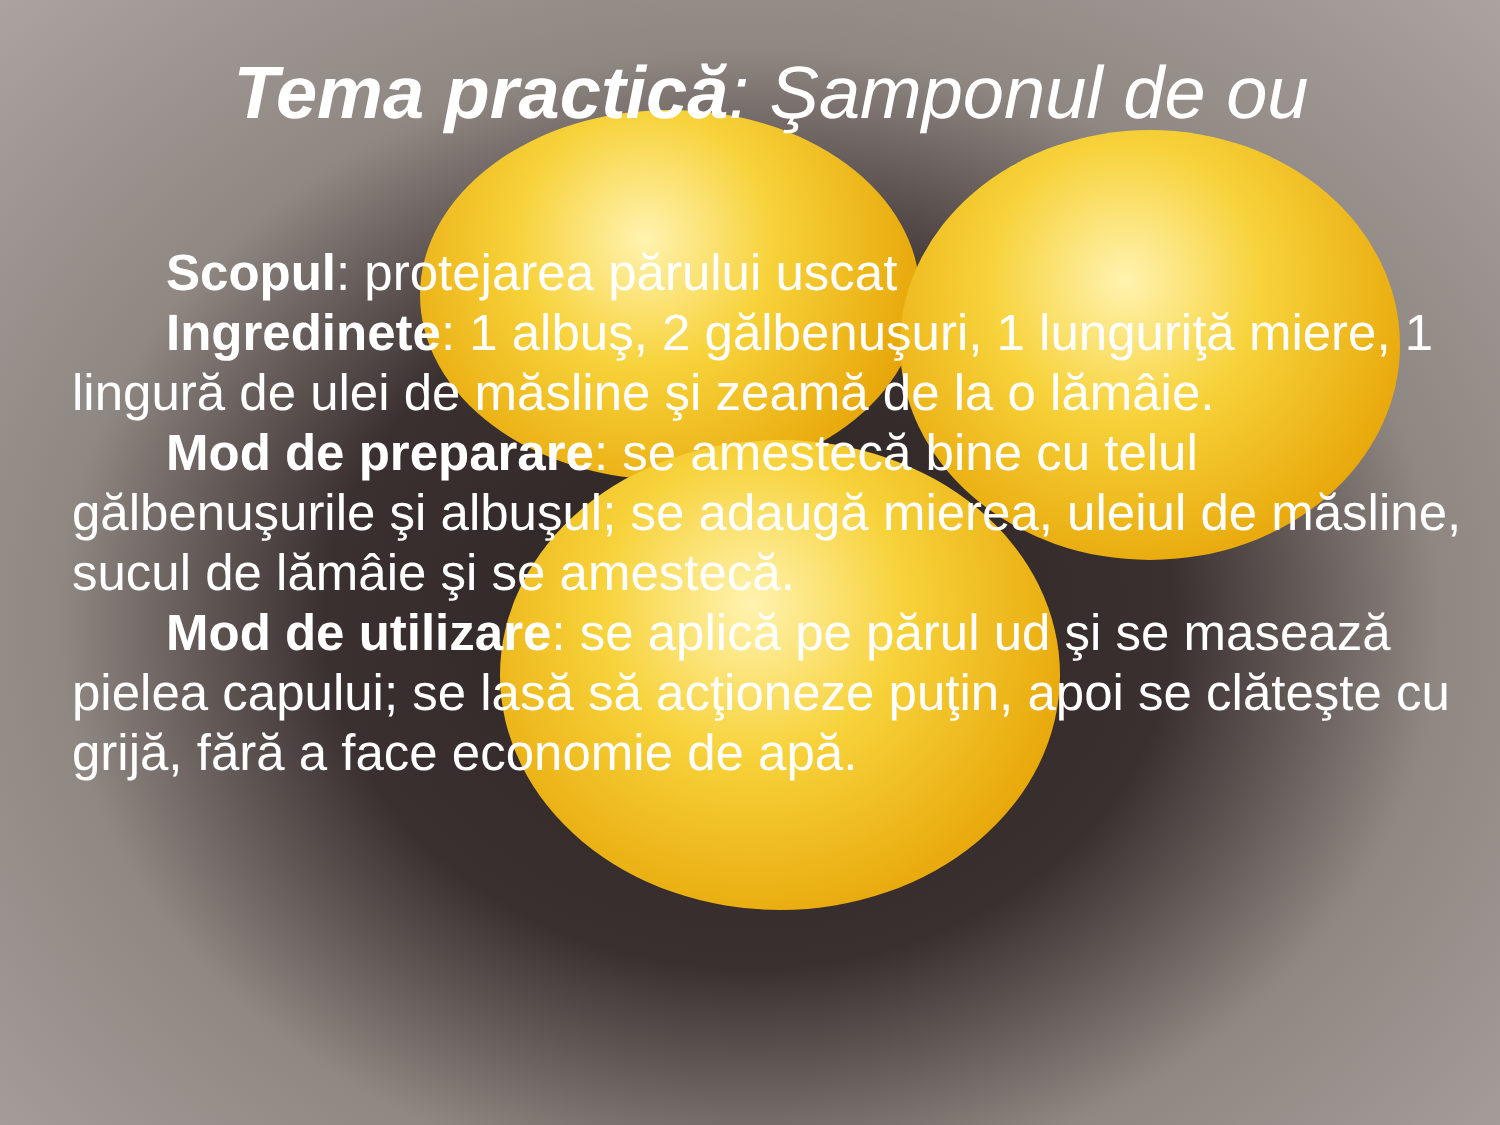Tema practică: Şamponul de ou
Scopul: protejarea părului uscat
Ingredinete: 1 albuş, 2 gălbenuşuri, 1 lunguriţă miere, 1 lingură de ulei de măsline şi zeamă de la o lămâie.
Mod de preparare: se amestecă bine cu telul gălbenuşurile şi albuşul; se adaugă mierea, uleiul de măsline, sucul de lămâie şi se amestecă.
Mod de utilizare: se aplică pe părul ud şi se masează pielea capului; se lasă să acţioneze puţin, apoi se clăteşte cu grijă, fără a face economie de apă.